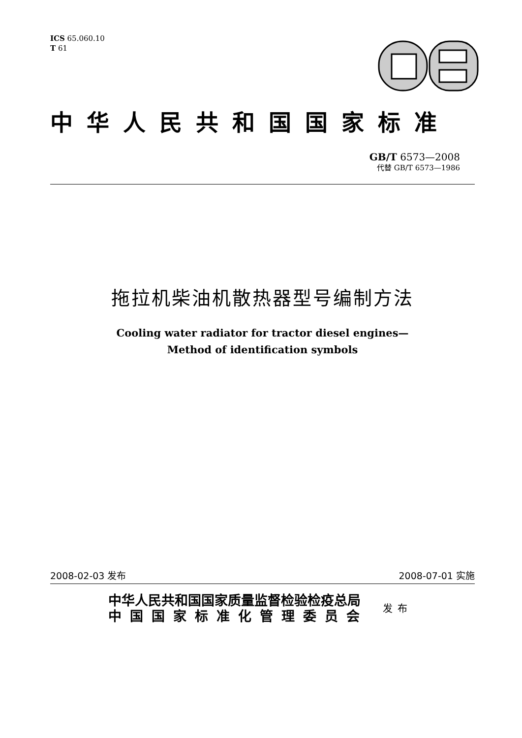ICS 65.060.10
T 61
中华人民共和国国家标准
GB/T 6573—2008
代替 GB/T 6573—1986
拖拉机柴油机散热器型号编制方法
Cooling water radiator for tractor diesel engines—
Method of identification symbols
2008-02-03 发布 2008-07-01 实施
中华人民共和国国家质量监督检验检疫总局
中国国家标准化管理委员会
发布